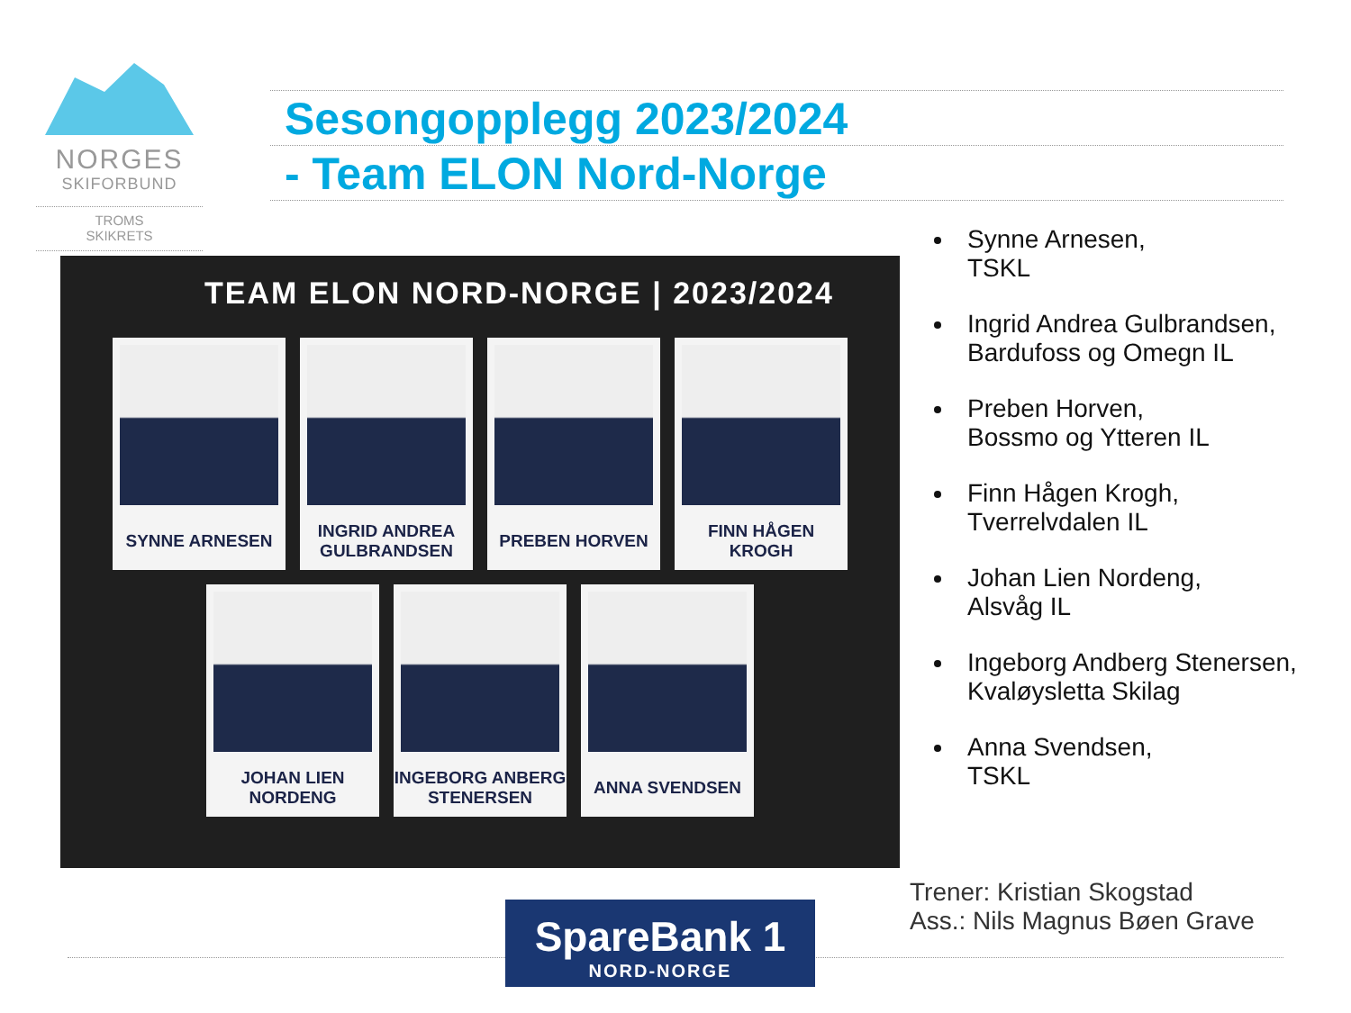NORGES
SKIFORBUND
TROMS
SKIKRETS
Sesongopplegg 2023/2024
- Team ELON Nord-Norge
TEAM ELON NORD-NORGE | 2023/2024
SYNNE ARNESEN
INGRID ANDREA GULBRANDSEN
PREBEN HORVEN
FINN HÅGEN KROGH
JOHAN LIEN NORDENG
INGEBORG ANBERG STENERSEN
ANNA SVENDSEN
Synne Arnesen,
TSKL
Ingrid Andrea Gulbrandsen,
Bardufoss og Omegn IL
Preben Horven,
Bossmo og Ytteren IL
Finn Hågen Krogh,
Tverrelvdalen IL
Johan Lien Nordeng,
Alsvåg IL
Ingeborg Andberg Stenersen,
Kvaløysletta Skilag
Anna Svendsen,
TSKL
Trener: Kristian Skogstad
Ass.: Nils Magnus Bøen Grave
SpareBank 1
NORD-NORGE